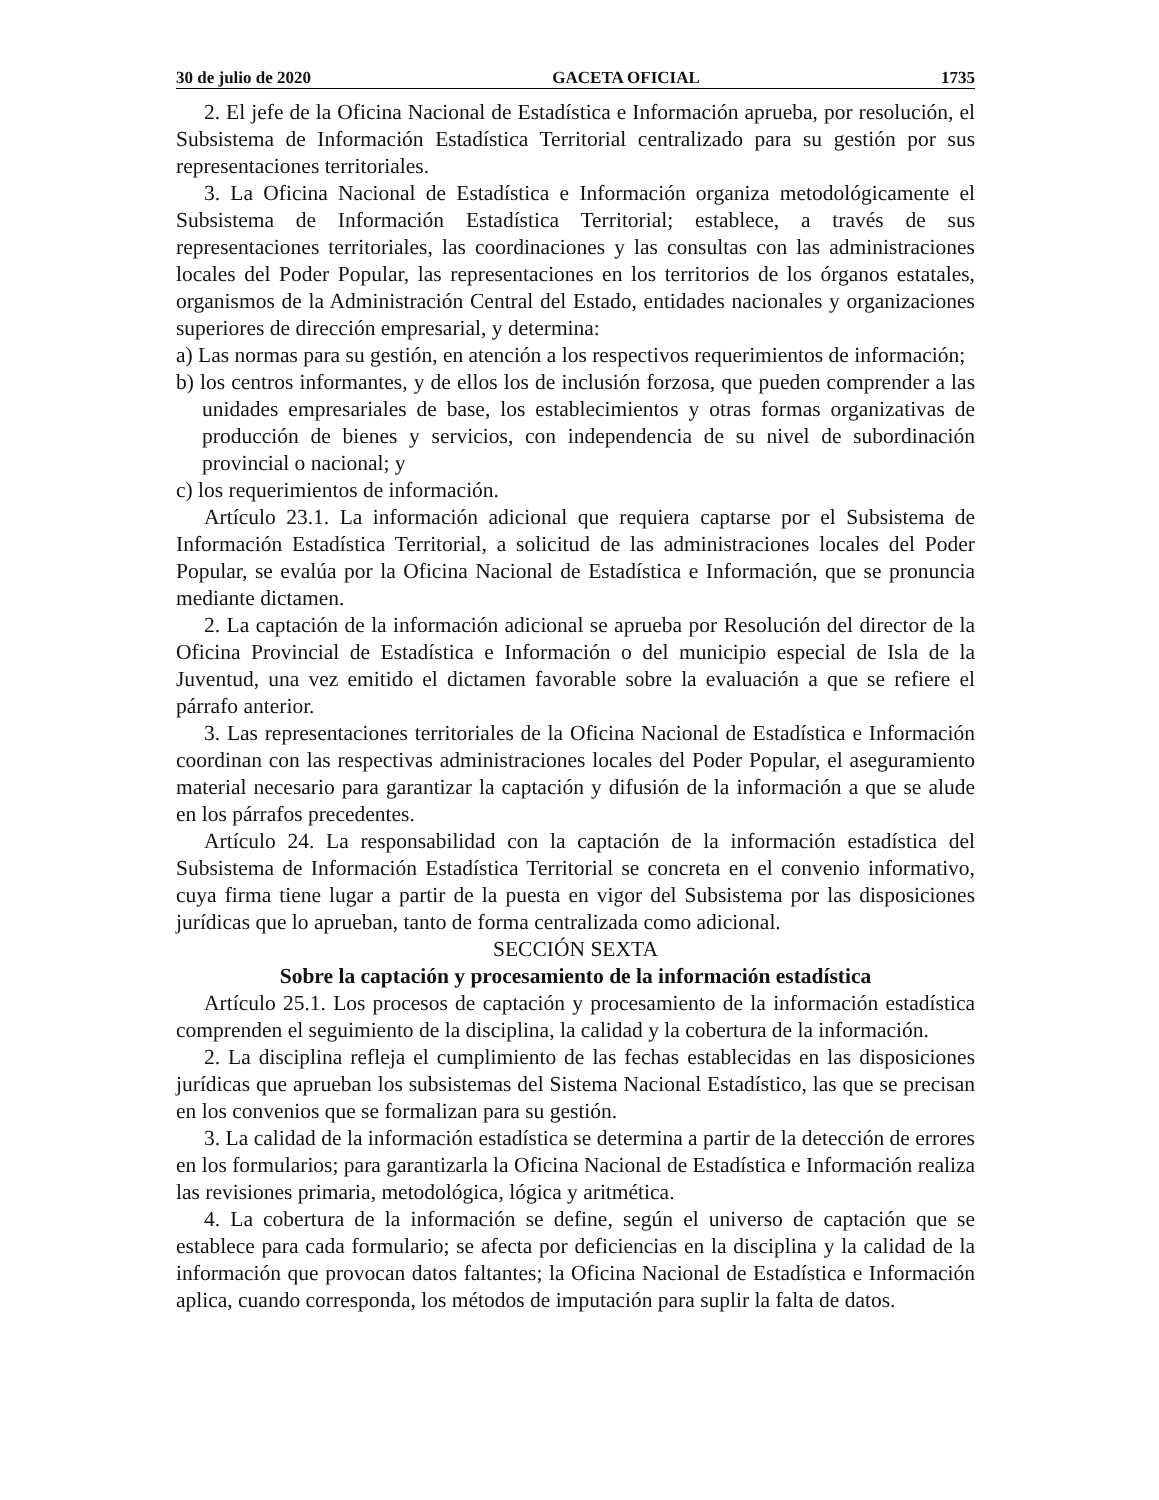30 de julio de 2020 GACETA OFICIAL 1735
2. El jefe de la Oficina Nacional de Estadística e Información aprueba, por resolución, el Subsistema de Información Estadística Territorial centralizado para su gestión por sus representaciones territoriales.
3. La Oficina Nacional de Estadística e Información organiza metodológicamente el Subsistema de Información Estadística Territorial; establece, a través de sus representaciones territoriales, las coordinaciones y las consultas con las administraciones locales del Poder Popular, las representaciones en los territorios de los órganos estatales, organismos de la Administración Central del Estado, entidades nacionales y organizaciones superiores de dirección empresarial, y determina:
a) Las normas para su gestión, en atención a los respectivos requerimientos de información;
b) los centros informantes, y de ellos los de inclusión forzosa, que pueden comprender a las unidades empresariales de base, los establecimientos y otras formas organizativas de producción de bienes y servicios, con independencia de su nivel de subordinación provincial o nacional; y
c) los requerimientos de información.
Artículo 23.1. La información adicional que requiera captarse por el Subsistema de Información Estadística Territorial, a solicitud de las administraciones locales del Poder Popular, se evalúa por la Oficina Nacional de Estadística e Información, que se pronuncia mediante dictamen.
2. La captación de la información adicional se aprueba por Resolución del director de la Oficina Provincial de Estadística e Información o del municipio especial de Isla de la Juventud, una vez emitido el dictamen favorable sobre la evaluación a que se refiere el párrafo anterior.
3. Las representaciones territoriales de la Oficina Nacional de Estadística e Información coordinan con las respectivas administraciones locales del Poder Popular, el aseguramiento material necesario para garantizar la captación y difusión de la información a que se alude en los párrafos precedentes.
Artículo 24. La responsabilidad con la captación de la información estadística del Subsistema de Información Estadística Territorial se concreta en el convenio informativo, cuya firma tiene lugar a partir de la puesta en vigor del Subsistema por las disposiciones jurídicas que lo aprueban, tanto de forma centralizada como adicional.
SECCIÓN SEXTA
Sobre la captación y procesamiento de la información estadística
Artículo 25.1. Los procesos de captación y procesamiento de la información estadística comprenden el seguimiento de la disciplina, la calidad y la cobertura de la información.
2. La disciplina refleja el cumplimiento de las fechas establecidas en las disposiciones jurídicas que aprueban los subsistemas del Sistema Nacional Estadístico, las que se precisan en los convenios que se formalizan para su gestión.
3. La calidad de la información estadística se determina a partir de la detección de errores en los formularios; para garantizarla la Oficina Nacional de Estadística e Información realiza las revisiones primaria, metodológica, lógica y aritmética.
4. La cobertura de la información se define, según el universo de captación que se establece para cada formulario; se afecta por deficiencias en la disciplina y la calidad de la información que provocan datos faltantes; la Oficina Nacional de Estadística e Información aplica, cuando corresponda, los métodos de imputación para suplir la falta de datos.